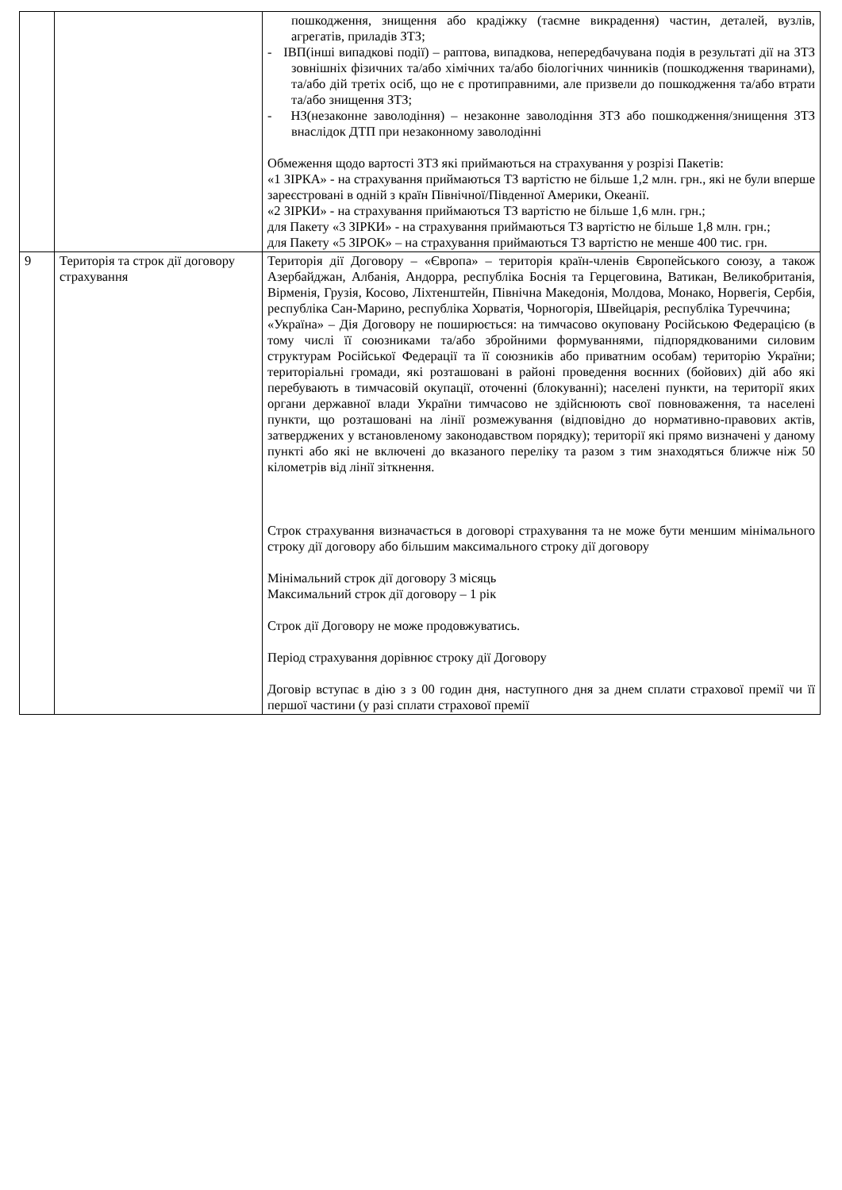| | | пошкодження, знищення або крадіжку (таємне викрадення) частин, деталей, вузлів, агрегатів, приладів ЗТЗ; - ІВП(інші випадкові події) – раптова, випадкова, непередбачувана подія в результаті дії на ЗТЗ зовнішніх фізичних та/або хімічних та/або біологічних чинників (пошкодження тваринами), та/або дій третіх осіб, що не є протиправними, але призвели до пошкодження та/або втрати та/або знищення ЗТЗ; - НЗ(незаконне заволодіння) – незаконне заволодіння ЗТЗ або пошкодження/знищення ЗТЗ внаслідок ДТП при незаконному заволодінні Обмеження щодо вартості ЗТЗ які приймаються на страхування у розрізі Пакетів: «1 ЗІРКА» - на страхування приймаються ТЗ вартістю не більше 1,2 млн. грн., які не були вперше зареєстровані в одній з країн Північної/Південної Америки, Океанії. «2 ЗІРКИ» - на страхування приймаються ТЗ вартістю не більше 1,6 млн. грн.; для Пакету «3 ЗІРКИ» - на страхування приймаються ТЗ вартістю не більше 1,8 млн. грн.; для Пакету «5 ЗІРОК» – на страхування приймаються ТЗ вартістю не менше 400 тис. грн. |
| 9 | Територія та строк дії договору страхування | Територія дії Договору – «Європа» – територія країн-членів Європейського союзу, а також Азербайджан, Албанія, Андорра, республіка Боснія та Герцеговина, Ватикан, Великобританія, Вірменія, Грузія, Косово, Ліхтенштейн, Північна Македонія, Молдова, Монако, Норвегія, Сербія, республіка Сан-Марино, республіка Хорватія, Чорногорія, Швейцарія, республіка Туреччина; «Україна» – Дія Договору не поширюється: на тимчасово окуповану Російською Федерацією (в тому числі її союзниками та/або збройними формуваннями, підпорядкованими силовим структурам Російської Федерації та її союзників або приватним особам) територію України; територіальні громади, які розташовані в районі проведення воєнних (бойових) дій або які перебувають в тимчасовій окупації, оточенні (блокуванні); населені пункти, на території яких органи державної влади України тимчасово не здійснюють свої повноваження, та населені пункти, що розташовані на лінії розмежування (відповідно до нормативно-правових актів, затверджених у встановленому законодавством порядку); території які прямо визначені у даному пункті або які не включені до вказаного переліку та разом з тим знаходяться ближче ніж 50 кілометрів від лінії зіткнення. Строк страхування визначається в договорі страхування та не може бути меншим мінімального строку дії договору або більшим максимального строку дії договору Мінімальний строк дії договору 3 місяць Максимальний строк дії договору – 1 рік Строк дії Договору не може продовжуватись. Період страхування дорівнює строку дії Договору Договір вступає в дію з з 00 годин дня, наступного дня за днем сплати страхової премії чи її першої частини (у разі сплати страхової премії |